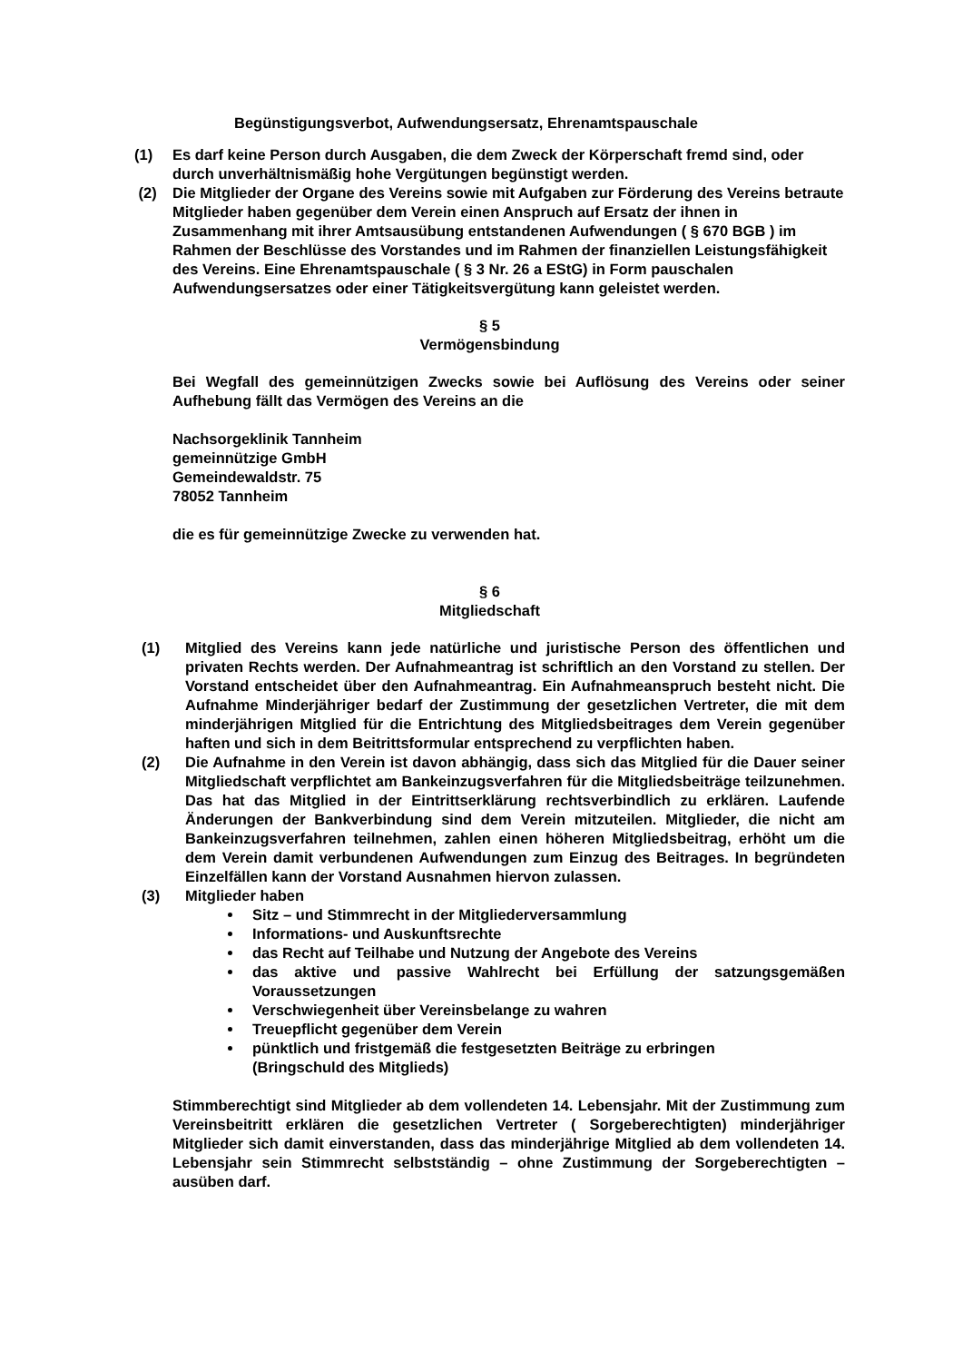Begünstigungsverbot, Aufwendungsersatz, Ehrenamtspauschale
(1) Es darf keine Person durch Ausgaben, die dem Zweck der Körperschaft fremd sind, oder durch unverhältnismäßig hohe Vergütungen begünstigt werden.
(2) Die Mitglieder der Organe des Vereins sowie mit Aufgaben zur Förderung des Vereins betraute Mitglieder haben gegenüber dem Verein einen Anspruch auf Ersatz der ihnen in Zusammenhang mit ihrer Amtsausübung entstandenen Aufwendungen ( § 670 BGB ) im Rahmen der Beschlüsse des Vorstandes und im Rahmen der finanziellen Leistungsfähigkeit des Vereins. Eine Ehrenamtspauschale ( § 3 Nr. 26 a EStG) in Form pauschalen Aufwendungsersatzes oder einer Tätigkeitsvergütung kann geleistet werden.
§ 5
Vermögensbindung
Bei Wegfall des gemeinnützigen Zwecks sowie bei Auflösung des Vereins oder seiner Aufhebung fällt das Vermögen des Vereins an die
Nachsorgeklinik Tannheim
gemeinnützige GmbH
Gemeindewaldstr. 75
78052 Tannheim
die es für gemeinnützige Zwecke zu verwenden hat.
§ 6
Mitgliedschaft
(1) Mitglied des Vereins kann jede natürliche und juristische Person des öffentlichen und privaten Rechts werden. Der Aufnahmeantrag ist schriftlich an den Vorstand zu stellen. Der Vorstand entscheidet über den Aufnahmeantrag. Ein Aufnahmeanspruch besteht nicht. Die Aufnahme Minderjähriger bedarf der Zustimmung der gesetzlichen Vertreter, die mit dem minderjährigen Mitglied für die Entrichtung des Mitgliedsbeitrages dem Verein gegenüber haften und sich in dem Beitrittsformular entsprechend zu verpflichten haben.
(2) Die Aufnahme in den Verein ist davon abhängig, dass sich das Mitglied für die Dauer seiner Mitgliedschaft verpflichtet am Bankeinzugsverfahren für die Mitgliedsbeiträge teilzunehmen. Das hat das Mitglied in der Eintrittserklärung rechtsverbindlich zu erklären. Laufende Änderungen der Bankverbindung sind dem Verein mitzuteilen. Mitglieder, die nicht am Bankeinzugsverfahren teilnehmen, zahlen einen höheren Mitgliedsbeitrag, erhöht um die dem Verein damit verbundenen Aufwendungen zum Einzug des Beitrages. In begründeten Einzelfällen kann der Vorstand Ausnahmen hiervon zulassen.
(3) Mitglieder haben
Sitz – und Stimmrecht in der Mitgliederversammlung
Informations- und Auskunftsrechte
das Recht auf Teilhabe und Nutzung der Angebote des Vereins
das aktive und passive Wahlrecht bei Erfüllung der satzungsgemäßen Voraussetzungen
Verschwiegenheit über Vereinsbelange zu wahren
Treuepflicht gegenüber dem Verein
pünktlich und fristgemäß die festgesetzten Beiträge zu erbringen
(Bringschuld des Mitglieds)
Stimmberechtigt sind Mitglieder ab dem vollendeten 14. Lebensjahr. Mit der Zustimmung zum Vereinsbeitritt erklären die gesetzlichen Vertreter ( Sorgeberechtigten) minderjähriger Mitglieder sich damit einverstanden, dass das minderjährige Mitglied ab dem vollendeten 14. Lebensjahr sein Stimmrecht selbstständig – ohne Zustimmung der Sorgeberechtigten – ausüben darf.